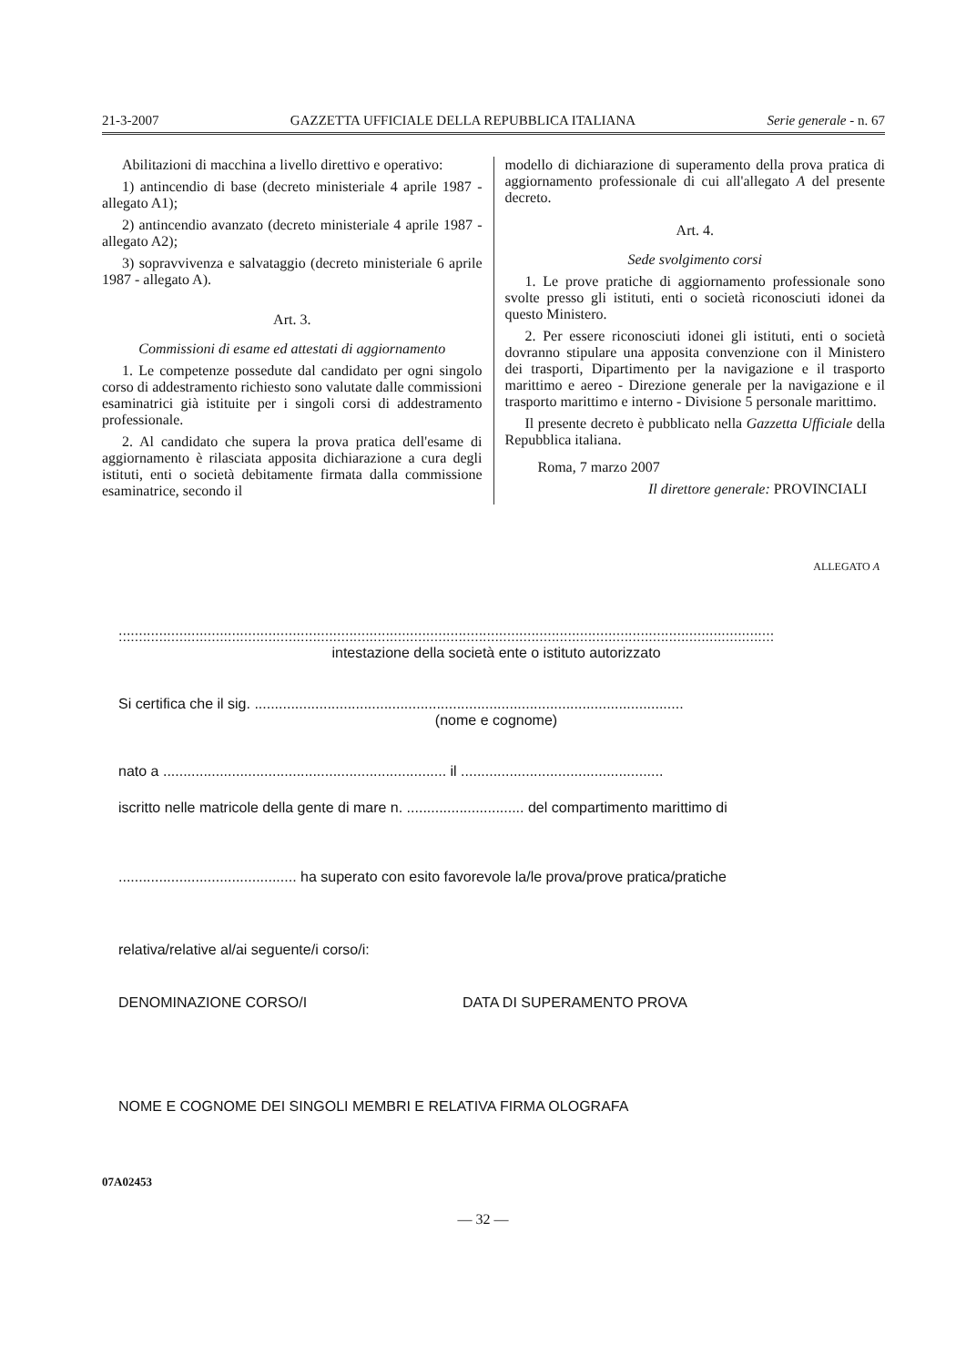21-3-2007 GAZZETTA UFFICIALE DELLA REPUBBLICA ITALIANA Serie generale - n. 67
Abilitazioni di macchina a livello direttivo e operativo:
1) antincendio di base (decreto ministeriale 4 aprile 1987 - allegato A1);
2) antincendio avanzato (decreto ministeriale 4 aprile 1987 - allegato A2);
3) sopravvivenza e salvataggio (decreto ministeriale 6 aprile 1987 - allegato A).
Art. 3.
Commissioni di esame ed attestati di aggiornamento
1. Le competenze possedute dal candidato per ogni singolo corso di addestramento richiesto sono valutate dalle commissioni esaminatrici già istituite per i singoli corsi di addestramento professionale.
2. Al candidato che supera la prova pratica dell'esame di aggiornamento è rilasciata apposita dichiarazione a cura degli istituti, enti o società debitamente firmata dalla commissione esaminatrice, secondo il
modello di dichiarazione di superamento della prova pratica di aggiornamento professionale di cui all'allegato A del presente decreto.
Art. 4.
Sede svolgimento corsi
1. Le prove pratiche di aggiornamento professionale sono svolte presso gli istituti, enti o società riconosciuti idonei da questo Ministero.
2. Per essere riconosciuti idonei gli istituti, enti o società dovranno stipulare una apposita convenzione con il Ministero dei trasporti, Dipartimento per la navigazione e il trasporto marittimo e aereo - Direzione generale per la navigazione e il trasporto marittimo e interno - Divisione 5 personale marittimo.
Il presente decreto è pubblicato nella Gazzetta Ufficiale della Repubblica italiana.
Roma, 7 marzo 2007
Il direttore generale: PROVINCIALI
ALLEGATO A
::::::::::::::::::::::::::::::::::::::::::::::::::::::::::::::::::::::::::::::::::::::::::::::::::::::::::::::::::::::::::::::::::::::::::::::::::::::::::::::::::
intestazione della società ente o istituto autorizzato
Si certifica che il sig. ..........................................................................................................
(nome e cognome)
nato a ...................................................................... il ..................................................
iscritto nelle matricole della gente di mare n. ............................. del compartimento marittimo di
............................................ ha superato con esito favorevole la/le prova/prove pratica/pratiche
relativa/relative al/ai seguente/i corso/i:
DENOMINAZIONE CORSO/I DATA DI SUPERAMENTO PROVA
NOME E COGNOME DEI SINGOLI MEMBRI E RELATIVA FIRMA OLOGRAFA
07A02453
— 32 —